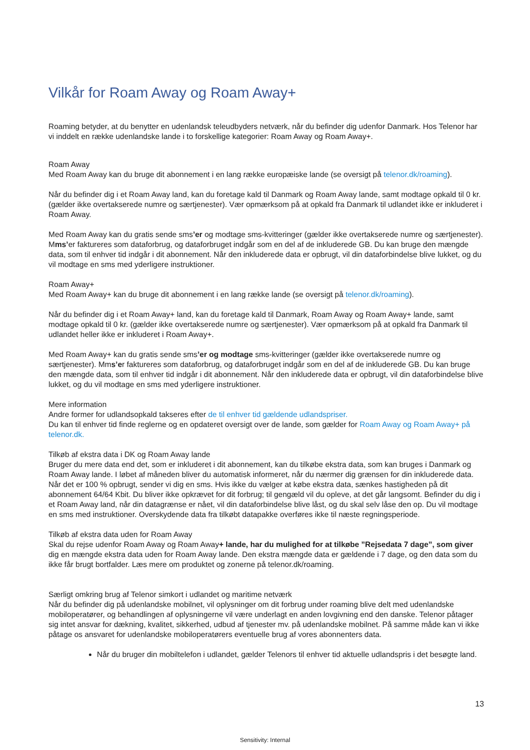Vilkår for Roam Away og Roam Away+
Roaming betyder, at du benytter en udenlandsk teleudbyders netværk, når du befinder dig udenfor Danmark. Hos Telenor har vi inddelt en række udenlandske lande i to forskellige kategorier: Roam Away og Roam Away+.
Roam Away
Med Roam Away kan du bruge dit abonnement i en lang række europæiske lande (se oversigt på telenor.dk/roaming).
Når du befinder dig i et Roam Away land, kan du foretage kald til Danmark og Roam Away lande, samt modtage opkald til 0 kr. (gælder ikke overtakserede numre og særtjenester). Vær opmærksom på at opkald fra Danmark til udlandet ikke er inkluderet i Roam Away.
Med Roam Away kan du gratis sende sms’er og modtage sms-kvitteringer (gælder ikke overtakserede numre og særtjenester). Mms’er faktureres som dataforbrug, og dataforbruget indgår som en del af de inkluderede GB. Du kan bruge den mængde data, som til enhver tid indgår i dit abonnement. Når den inkluderede data er opbrugt, vil din dataforbindelse blive lukket, og du vil modtage en sms med yderligere instruktioner.
Roam Away+
Med Roam Away+ kan du bruge dit abonnement i en lang række lande (se oversigt på telenor.dk/roaming).
Når du befinder dig i et Roam Away+ land, kan du foretage kald til Danmark, Roam Away og Roam Away+ lande, samt modtage opkald til 0 kr. (gælder ikke overtakserede numre og særtjenester). Vær opmærksom på at opkald fra Danmark til udlandet heller ikke er inkluderet i Roam Away+.
Med Roam Away+ kan du gratis sende sms’er og modtage sms-kvitteringer (gælder ikke overtakserede numre og særtjenester). Mms’er faktureres som dataforbrug, og dataforbruget indgår som en del af de inkluderede GB. Du kan bruge den mængde data, som til enhver tid indgår i dit abonnement. Når den inkluderede data er opbrugt, vil din dataforbindelse blive lukket, og du vil modtage en sms med yderligere instruktioner.
Mere information
Andre former for udlandsopkald takseres efter de til enhver tid gældende udlandspriser.
Du kan til enhver tid finde reglerne og en opdateret oversigt over de lande, som gælder for Roam Away og Roam Away+ på telenor.dk.
Tilkøb af ekstra data i DK og Roam Away lande
Bruger du mere data end det, som er inkluderet i dit abonnement, kan du tilkøbe ekstra data, som kan bruges i Danmark og Roam Away lande. I løbet af måneden bliver du automatisk informeret, når du nærmer dig grænsen for din inkluderede data. Når det er 100 % opbrugt, sender vi dig en sms. Hvis ikke du vælger at købe ekstra data, sænkes hastigheden på dit abonnement 64/64 Kbit. Du bliver ikke opkrævet for dit forbrug; til gengæld vil du opleve, at det går langsomt. Befinder du dig i et Roam Away land, når din datagrænse er nået, vil din dataforbindelse blive låst, og du skal selv låse den op. Du vil modtage en sms med instruktioner. Overskydende data fra tilkøbt datapakke overføres ikke til næste regningsperiode.
Tilkøb af ekstra data uden for Roam Away
Skal du rejse udenfor Roam Away og Roam Away+ lande, har du mulighed for at tilkøbe ”Rejsedata 7 dage”, som giver dig en mængde ekstra data uden for Roam Away lande. Den ekstra mængde data er gældende i 7 dage, og den data som du ikke får brugt bortfalder. Læs mere om produktet og zonerne på telenor.dk/roaming.
Særligt omkring brug af Telenor simkort i udlandet og maritime netværk
Når du befinder dig på udenlandske mobilnet, vil oplysninger om dit forbrug under roaming blive delt med udenlandske mobiloperatører, og behandlingen af oplysningerne vil være underlagt en anden lovgivning end den danske. Telenor påtager sig intet ansvar for dækning, kvalitet, sikkerhed, udbud af tjenester mv. på udenlandske mobilnet. På samme måde kan vi ikke påtage os ansvaret for udenlandske mobiloperatørers eventuelle brug af vores abonnenters data.
Når du bruger din mobiltelefon i udlandet, gælder Telenors til enhver tid aktuelle udlandspris i det besøgte land.
13
Sensitivity: Internal